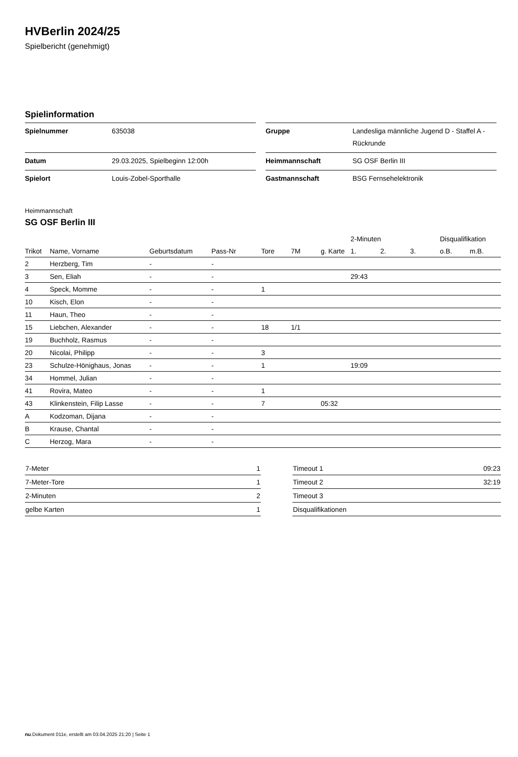HVBerlin 2024/25
Spielbericht (genehmigt)
Spielinformation
| Spielnummer | 635038 |
| Datum | 29.03.2025, Spielbeginn 12:00h |
| Spielort | Louis-Zobel-Sporthalle |
| Gruppe | Landesliga männliche Jugend D - Staffel A - Rückrunde |
| Heimmannschaft | SG OSF Berlin III |
| Gastmannschaft | BSG Fernsehelektronik |
Heimmannschaft
SG OSF Berlin III
| | | | | | | | 2-Minuten | | | Disqualifikation | |
| --- | --- | --- | --- | --- | --- | --- | --- | --- | --- | --- | --- |
| Trikot | Name, Vorname | Geburtsdatum | Pass-Nr | Tore | 7M | g. Karte | 1. | 2. | 3. | o.B. | m.B. |
| 2 | Herzberg, Tim | - | - | | | | | | | | |
| 3 | Sen, Eliah | - | - | | | | 29:43 | | | | |
| 4 | Speck, Momme | - | - | 1 | | | | | | | |
| 10 | Kisch, Elon | - | - | | | | | | | | |
| 11 | Haun, Theo | - | - | | | | | | | | |
| 15 | Liebchen, Alexander | - | - | 18 | 1/1 | | | | | | |
| 19 | Buchholz, Rasmus | - | - | | | | | | | | |
| 20 | Nicolai, Philipp | - | - | 3 | | | | | | | |
| 23 | Schulze-Hönighaus, Jonas | - | - | 1 | | | 19:09 | | | | |
| 34 | Hommel, Julian | - | - | | | | | | | | |
| 41 | Rovira, Mateo | - | - | 1 | | | | | | | |
| 43 | Klinkenstein, Filip Lasse | - | - | 7 | | 05:32 | | | | | |
| A | Kodzoman, Dijana | - | - | | | | | | | | |
| B | Krause, Chantal | - | - | | | | | | | | |
| C | Herzog, Mara | - | - | | | | | | | | |
| 7-Meter | 1 |
| 7-Meter-Tore | 1 |
| 2-Minuten | 2 |
| gelbe Karten | 1 |
| Timeout 1 | 09:23 |
| Timeout 2 | 32:19 |
| Timeout 3 | |
| Disqualifikationen | |
nu.Dokument 011e, erstellt am 03.04.2025 21:20 | Seite 1